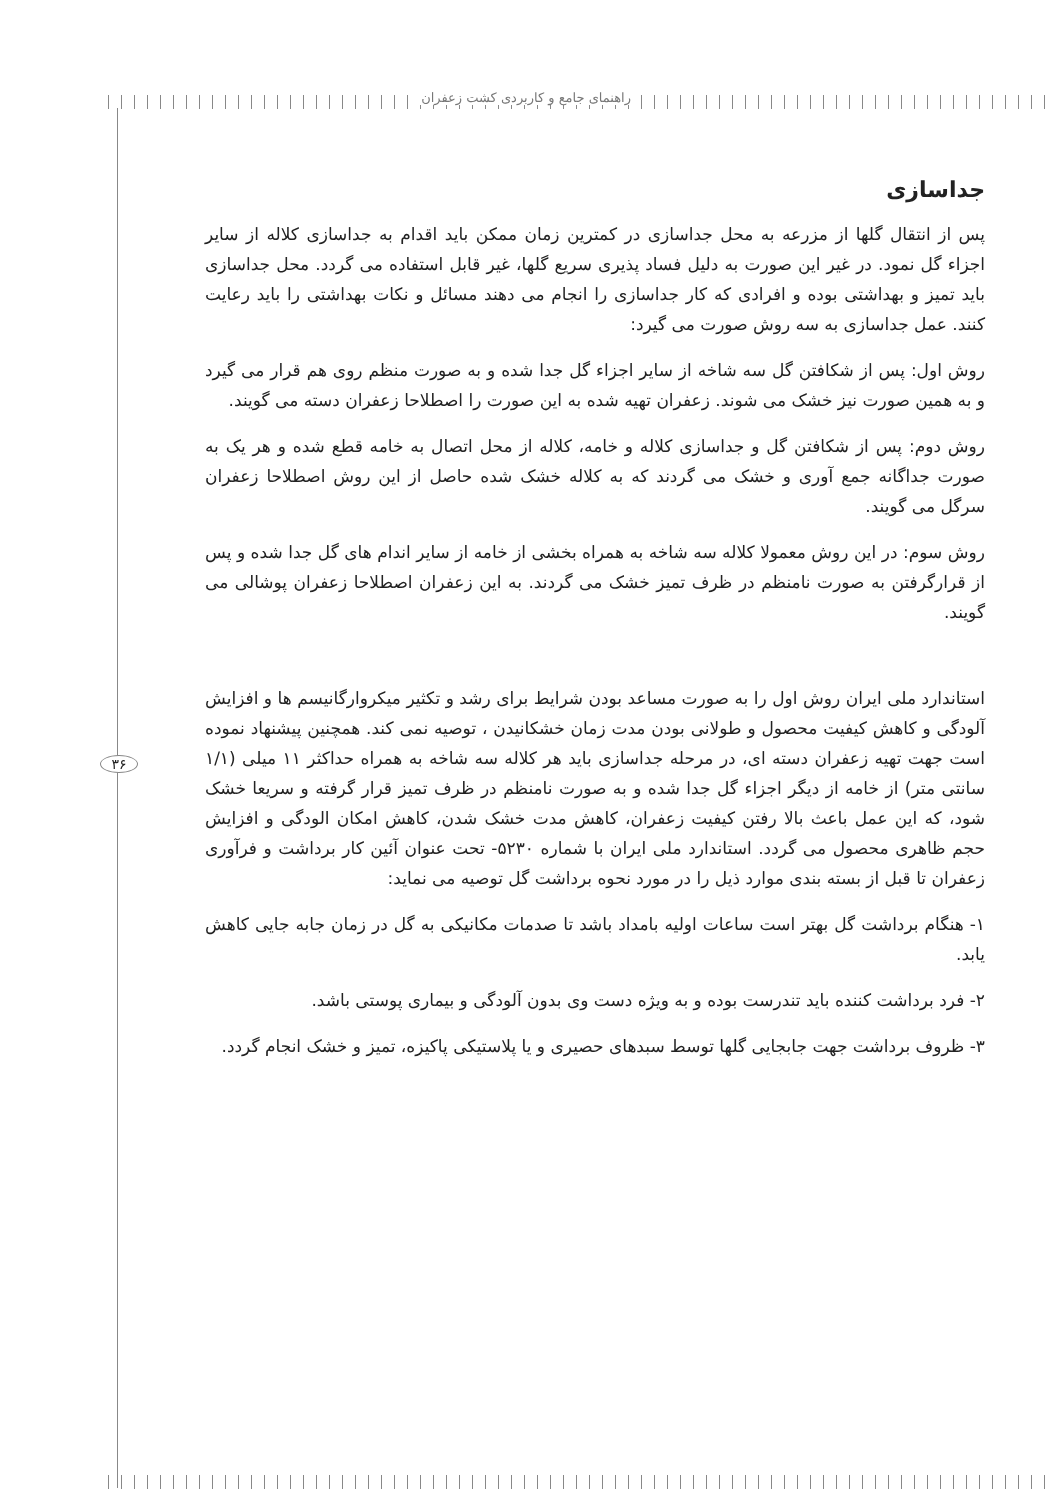راهنمای جامع و کاربردی کشت زعفران
۳۶
جداسازی
پس از انتقال گلها از مزرعه به محل جداسازی در کمترین زمان ممکن باید اقدام به جداسازی کلاله از سایر اجزاء گل نمود. در غیر این صورت به دلیل فساد پذیری سریع گلها، غیر قابل استفاده می گردد. محل جداسازی باید تمیز و بهداشتی بوده و افرادی که کار جداسازی را انجام می دهند مسائل و نکات بهداشتی را باید رعایت کنند. عمل جداسازی به سه روش صورت می گیرد:
روش اول: پس از شکافتن گل سه شاخه از سایر اجزاء گل جدا شده و به صورت منظم روی هم قرار می گیرد و به همین صورت نیز خشک می شوند. زعفران تهیه شده به این صورت را اصطلاحا زعفران دسته می گویند.
روش دوم: پس از شکافتن گل و جداسازی کلاله و خامه، کلاله از محل اتصال به خامه قطع شده و هر یک به صورت جداگانه جمع آوری و خشک می گردند که به کلاله خشک شده حاصل از این روش اصطلاحا زعفران سرگل می گویند.
روش سوم: در این روش معمولا کلاله سه شاخه به همراه بخشی از خامه از سایر اندام های گل جدا شده و پس از قرارگرفتن به صورت نامنظم در ظرف تمیز خشک می گردند. به این زعفران اصطلاحا زعفران پوشالی می گویند.
استاندارد ملی ایران روش اول را به صورت مساعد بودن شرایط برای رشد و تکثیر میکروارگانیسم ها و افزایش آلودگی و کاهش کیفیت محصول و طولانی بودن مدت زمان خشکانیدن ، توصیه نمی کند. همچنین پیشنهاد نموده است جهت تهیه زعفران دسته ای، در مرحله جداسازی باید هر کلاله سه شاخه به همراه حداکثر ۱۱ میلی (۱/۱ سانتی متر) از خامه از دیگر اجزاء گل جدا شده و به صورت نامنظم در ظرف تمیز قرار گرفته و سریعا خشک شود، که این عمل باعث بالا رفتن کیفیت زعفران، کاهش مدت خشک شدن، کاهش امکان الودگی و افزایش حجم ظاهری محصول می گردد. استاندارد ملی ایران با شماره ۵۲۳۰- تحت عنوان آئین کار برداشت و فرآوری زعفران تا قبل از بسته بندی موارد ذیل را در مورد نحوه برداشت گل توصیه می نماید:
۱- هنگام برداشت گل بهتر است ساعات اولیه بامداد باشد تا صدمات مکانیکی به گل در زمان جابه جایی کاهش یابد.
۲- فرد برداشت کننده باید تندرست بوده و به ویژه دست وی بدون آلودگی و بیماری پوستی باشد.
۳- ظروف برداشت جهت جابجایی گلها توسط سبدهای حصیری و یا پلاستیکی پاکیزه، تمیز و خشک انجام گردد.